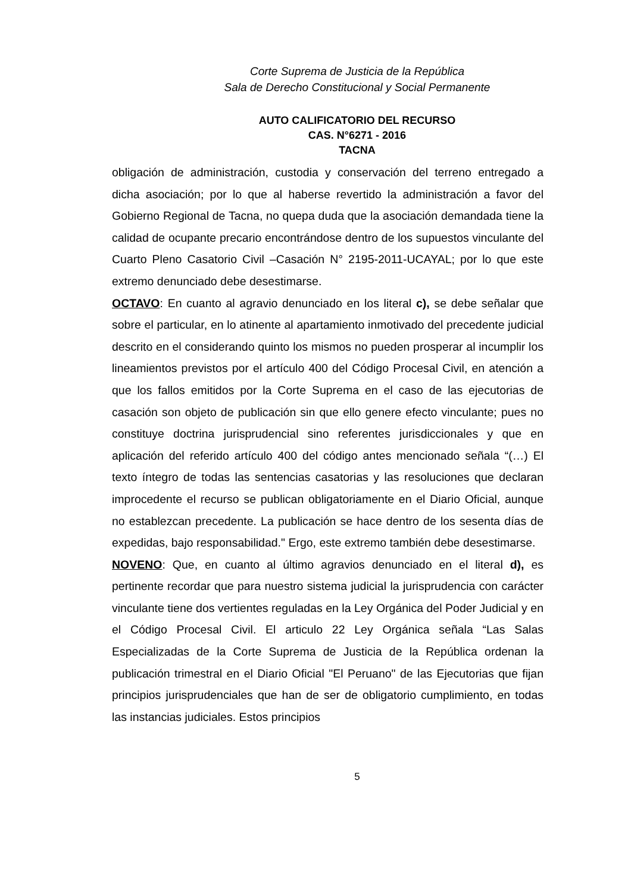Corte Suprema de Justicia de la República
Sala de Derecho Constitucional y Social Permanente
AUTO CALIFICATORIO DEL RECURSO
CAS. N°6271 - 2016
TACNA
obligación de administración, custodia y conservación del terreno entregado a dicha asociación; por lo que al haberse revertido la administración a favor del Gobierno Regional de Tacna, no quepa duda que la asociación demandada tiene la calidad de ocupante precario encontrándose dentro de los supuestos vinculante del Cuarto Pleno Casatorio Civil –Casación N° 2195-2011-UCAYAL; por lo que este extremo denunciado debe desestimarse.
OCTAVO: En cuanto al agravio denunciado en los literal c), se debe señalar que sobre el particular, en lo atinente al apartamiento inmotivado del precedente judicial descrito en el considerando quinto los mismos no pueden prosperar al incumplir los lineamientos previstos por el artículo 400 del Código Procesal Civil, en atención a que los fallos emitidos por la Corte Suprema en el caso de las ejecutorias de casación son objeto de publicación sin que ello genere efecto vinculante; pues no constituye doctrina jurisprudencial sino referentes jurisdiccionales y que en aplicación del referido artículo 400 del código antes mencionado señala “(…) El texto íntegro de todas las sentencias casatorias y las resoluciones que declaran improcedente el recurso se publican obligatoriamente en el Diario Oficial, aunque no establezcan precedente. La publicación se hace dentro de los sesenta días de expedidas, bajo responsabilidad." Ergo, este extremo también debe desestimarse.
NOVENO: Que, en cuanto al último agravios denunciado en el literal d), es pertinente recordar que para nuestro sistema judicial la jurisprudencia con carácter vinculante tiene dos vertientes reguladas en la Ley Orgánica del Poder Judicial y en el Código Procesal Civil. El articulo 22 Ley Orgánica señala “Las Salas Especializadas de la Corte Suprema de Justicia de la República ordenan la publicación trimestral en el Diario Oficial "El Peruano" de las Ejecutorias que fijan principios jurisprudenciales que han de ser de obligatorio cumplimiento, en todas las instancias judiciales. Estos principios
5